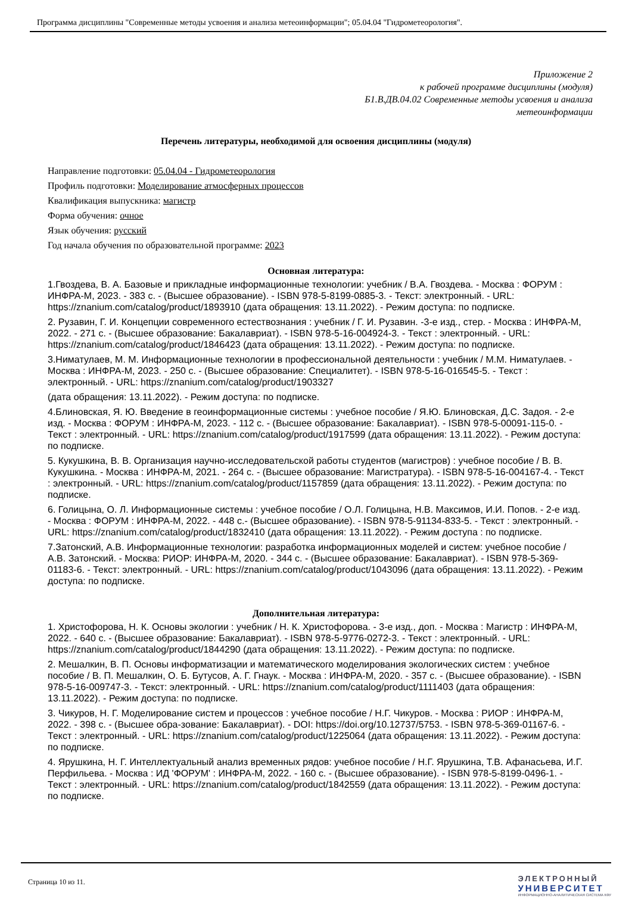Программа дисциплины "Современные методы усвоения и анализа метеоинформации"; 05.04.04 "Гидрометеорология".
Приложение 2
к рабочей программе дисциплины (модуля)
Б1.В.ДВ.04.02 Современные методы усвоения и анализа
метеоинформации
Перечень литературы, необходимой для освоения дисциплины (модуля)
Направление подготовки: 05.04.04 - Гидрометеорология
Профиль подготовки: Моделирование атмосферных процессов
Квалификация выпускника: магистр
Форма обучения: очное
Язык обучения: русский
Год начала обучения по образовательной программе: 2023
Основная литература:
1.Гвоздева, В. А. Базовые и прикладные информационные технологии: учебник / В.А. Гвоздева. - Москва : ФОРУМ : ИНФРА-М, 2023. - 383 с. - (Высшее образование). - ISBN 978-5-8199-0885-3. - Текст: электронный. - URL: https://znanium.com/catalog/product/1893910 (дата обращения: 13.11.2022). - Режим доступа: по подписке.
2. Рузавин, Г. И. Концепции современного естествознания : учебник / Г. И. Рузавин. -3-е изд., стер. - Москва : ИНФРА-М, 2022. - 271 с. - (Высшее образование: Бакалавриат). - ISBN 978-5-16-004924-3. - Текст : электронный. - URL: https://znanium.com/catalog/product/1846423 (дата обращения: 13.11.2022). - Режим доступа: по подписке.
3.Ниматулаев, М. М. Информационные технологии в профессиональной деятельности : учебник / М.М. Ниматулаев. - Москва : ИНФРА-М, 2023. - 250 с. - (Высшее образование: Специалитет). - ISBN 978-5-16-016545-5. - Текст : электронный. - URL: https://znanium.com/catalog/product/1903327
(дата обращения: 13.11.2022). - Режим доступа: по подписке.
4.Блиновская, Я. Ю. Введение в геоинформационные системы : учебное пособие / Я.Ю. Блиновская, Д.С. Задоя. - 2-е изд. - Москва : ФОРУМ : ИНФРА-М, 2023. - 112 с. - (Высшее образование: Бакалавриат). - ISBN 978-5-00091-115-0. - Текст : электронный. - URL: https://znanium.com/catalog/product/1917599 (дата обращения: 13.11.2022). - Режим доступа: по подписке.
5. Кукушкина, В. В. Организация научно-исследовательской работы студентов (магистров) : учебное пособие / В. В. Кукушкина. - Москва : ИНФРА-М, 2021. - 264 с. - (Высшее образование: Магистратура). - ISBN 978-5-16-004167-4. - Текст : электронный. - URL: https://znanium.com/catalog/product/1157859 (дата обращения: 13.11.2022). - Режим доступа: по подписке.
6. Голицына, О. Л. Информационные системы : учебное пособие / О.Л. Голицына, Н.В. Максимов, И.И. Попов. - 2-е изд. - Москва : ФОРУМ : ИНФРА-М, 2022. - 448 с.- (Высшее образование). - ISBN 978-5-91134-833-5. - Текст : электронный. - URL: https://znanium.com/catalog/product/1832410 (дата обращения: 13.11.2022). - Режим доступа : по подписке.
7.Затонский, А.В. Информационные технологии: разработка информационных моделей и систем: учебное пособие / А.В. Затонский. - Москва: РИОР: ИНФРА-М, 2020. - 344 с. - (Высшее образование: Бакалавриат). - ISBN 978-5-369-01183-6. - Текст: электронный. - URL: https://znanium.com/catalog/product/1043096 (дата обращения: 13.11.2022). - Режим доступа: по подписке.
Дополнительная литература:
1. Христофорова, Н. К. Основы экологии : учебник / Н. К. Христофорова. - 3-е изд., доп. - Москва : Магистр : ИНФРА-М, 2022. - 640 с. - (Высшее образование: Бакалавриат). - ISBN 978-5-9776-0272-3. - Текст : электронный. - URL: https://znanium.com/catalog/product/1844290 (дата обращения: 13.11.2022). - Режим доступа: по подписке.
2. Мешалкин, В. П. Основы информатизации и математического моделирования экологических систем : учебное пособие / В. П. Мешалкин, О. Б. Бутусов, А. Г. Гнаук. - Москва : ИНФРА-М, 2020. - 357 с. - (Высшее образование). - ISBN 978-5-16-009747-3. - Текст: электронный. - URL: https://znanium.com/catalog/product/1111403 (дата обращения: 13.11.2022). - Режим доступа: по подписке.
3. Чикуров, Н. Г. Моделирование систем и процессов : учебное пособие / Н.Г. Чикуров. - Москва : РИОР : ИНФРА-М, 2022. - 398 с. - (Высшее обра-зование: Бакалавриат). - DOI: https://doi.org/10.12737/5753. - ISBN 978-5-369-01167-6. - Текст : электронный. - URL: https://znanium.com/catalog/product/1225064 (дата обращения: 13.11.2022). - Режим доступа: по подписке.
4. Ярушкина, Н. Г. Интеллектуальный анализ временных рядов: учебное пособие / Н.Г. Ярушкина, Т.В. Афанасьева, И.Г. Перфильева. - Москва : ИД 'ФОРУМ' : ИНФРА-М, 2022. - 160 с. - (Высшее образование). - ISBN 978-5-8199-0496-1. - Текст : электронный. - URL: https://znanium.com/catalog/product/1842559 (дата обращения: 13.11.2022). - Режим доступа: по подписке.
Страница 10 из 11.
ЭЛЕКТРОННЫЙ
УНИВЕРСИТЕТ
ИНФОРМАЦИОННО-АНАЛИТИЧЕСКАЯ СИСТЕМА КФУ